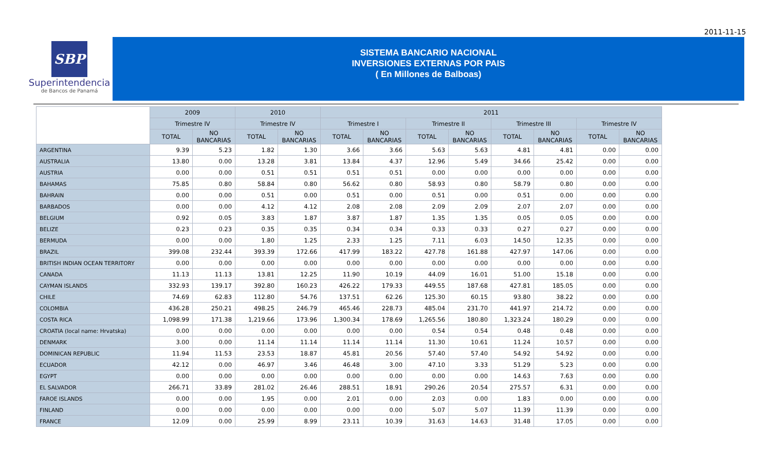2011-11-15
SBP
Superintendencia
de Bancos de Panamá
SISTEMA BANCARIO NACIONAL
INVERSIONES EXTERNAS POR PAIS
( En Millones de Balboas)
| | 2009 | | 2010 | | 2011 | | | | | | | |
| --- | --- | --- | --- | --- | --- | --- | --- | --- | --- | --- | --- | --- |
| | Trimestre IV | | Trimestre IV | | Trimestre I | | Trimestre II | | Trimestre III | | Trimestre IV | |
| | TOTAL | NO BANCARIAS | TOTAL | NO BANCARIAS | TOTAL | NO BANCARIAS | TOTAL | NO BANCARIAS | TOTAL | NO BANCARIAS | TOTAL | NO BANCARIAS |
| ARGENTINA | 9.39 | 5.23 | 1.82 | 1.30 | 3.66 | 3.66 | 5.63 | 5.63 | 4.81 | 4.81 | 0.00 | 0.00 |
| AUSTRALIA | 13.80 | 0.00 | 13.28 | 3.81 | 13.84 | 4.37 | 12.96 | 5.49 | 34.66 | 25.42 | 0.00 | 0.00 |
| AUSTRIA | 0.00 | 0.00 | 0.51 | 0.51 | 0.51 | 0.51 | 0.00 | 0.00 | 0.00 | 0.00 | 0.00 | 0.00 |
| BAHAMAS | 75.85 | 0.80 | 58.84 | 0.80 | 56.62 | 0.80 | 58.93 | 0.80 | 58.79 | 0.80 | 0.00 | 0.00 |
| BAHRAIN | 0.00 | 0.00 | 0.51 | 0.00 | 0.51 | 0.00 | 0.51 | 0.00 | 0.51 | 0.00 | 0.00 | 0.00 |
| BARBADOS | 0.00 | 0.00 | 4.12 | 4.12 | 2.08 | 2.08 | 2.09 | 2.09 | 2.07 | 2.07 | 0.00 | 0.00 |
| BELGIUM | 0.92 | 0.05 | 3.83 | 1.87 | 3.87 | 1.87 | 1.35 | 1.35 | 0.05 | 0.05 | 0.00 | 0.00 |
| BELIZE | 0.23 | 0.23 | 0.35 | 0.35 | 0.34 | 0.34 | 0.33 | 0.33 | 0.27 | 0.27 | 0.00 | 0.00 |
| BERMUDA | 0.00 | 0.00 | 1.80 | 1.25 | 2.33 | 1.25 | 7.11 | 6.03 | 14.50 | 12.35 | 0.00 | 0.00 |
| BRAZIL | 399.08 | 232.44 | 393.39 | 172.66 | 417.99 | 183.22 | 427.78 | 161.88 | 427.97 | 147.06 | 0.00 | 0.00 |
| BRITISH INDIAN OCEAN TERRITORY | 0.00 | 0.00 | 0.00 | 0.00 | 0.00 | 0.00 | 0.00 | 0.00 | 0.00 | 0.00 | 0.00 | 0.00 |
| CANADA | 11.13 | 11.13 | 13.81 | 12.25 | 11.90 | 10.19 | 44.09 | 16.01 | 51.00 | 15.18 | 0.00 | 0.00 |
| CAYMAN ISLANDS | 332.93 | 139.17 | 392.80 | 160.23 | 426.22 | 179.33 | 449.55 | 187.68 | 427.81 | 185.05 | 0.00 | 0.00 |
| CHILE | 74.69 | 62.83 | 112.80 | 54.76 | 137.51 | 62.26 | 125.30 | 60.15 | 93.80 | 38.22 | 0.00 | 0.00 |
| COLOMBIA | 436.28 | 250.21 | 498.25 | 246.79 | 465.46 | 228.73 | 485.04 | 231.70 | 441.97 | 214.72 | 0.00 | 0.00 |
| COSTA RICA | 1,098.99 | 171.38 | 1,219.66 | 173.96 | 1,300.34 | 178.69 | 1,265.56 | 180.80 | 1,323.24 | 180.29 | 0.00 | 0.00 |
| CROATIA (local name: Hrvatska) | 0.00 | 0.00 | 0.00 | 0.00 | 0.00 | 0.00 | 0.54 | 0.54 | 0.48 | 0.48 | 0.00 | 0.00 |
| DENMARK | 3.00 | 0.00 | 11.14 | 11.14 | 11.14 | 11.14 | 11.30 | 10.61 | 11.24 | 10.57 | 0.00 | 0.00 |
| DOMINICAN REPUBLIC | 11.94 | 11.53 | 23.53 | 18.87 | 45.81 | 20.56 | 57.40 | 57.40 | 54.92 | 54.92 | 0.00 | 0.00 |
| ECUADOR | 42.12 | 0.00 | 46.97 | 3.46 | 46.48 | 3.00 | 47.10 | 3.33 | 51.29 | 5.23 | 0.00 | 0.00 |
| EGYPT | 0.00 | 0.00 | 0.00 | 0.00 | 0.00 | 0.00 | 0.00 | 0.00 | 14.63 | 7.63 | 0.00 | 0.00 |
| EL SALVADOR | 266.71 | 33.89 | 281.02 | 26.46 | 288.51 | 18.91 | 290.26 | 20.54 | 275.57 | 6.31 | 0.00 | 0.00 |
| FAROE ISLANDS | 0.00 | 0.00 | 1.95 | 0.00 | 2.01 | 0.00 | 2.03 | 0.00 | 1.83 | 0.00 | 0.00 | 0.00 |
| FINLAND | 0.00 | 0.00 | 0.00 | 0.00 | 0.00 | 0.00 | 5.07 | 5.07 | 11.39 | 11.39 | 0.00 | 0.00 |
| FRANCE | 12.09 | 0.00 | 25.99 | 8.99 | 23.11 | 10.39 | 31.63 | 14.63 | 31.48 | 17.05 | 0.00 | 0.00 |